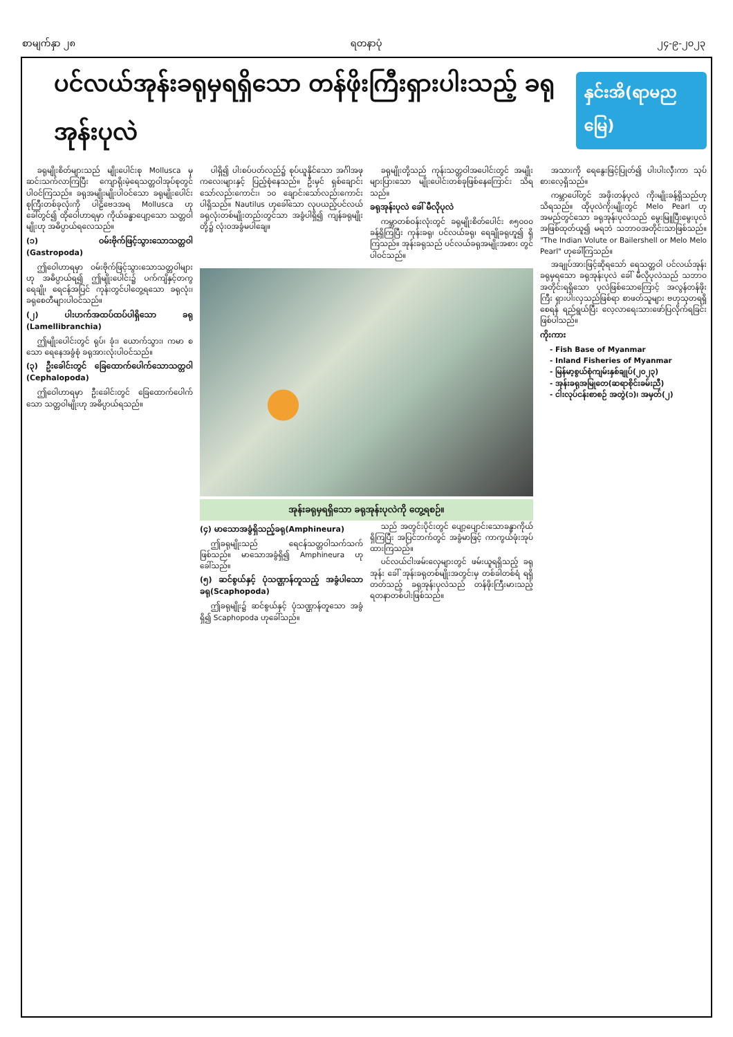စာမျက်နှာ ၂၈ ရတနာပုံ ၂၄-၉-၂၀၂၃
ပင်လယ်အုန်းခရုမှရရှိသော တန်ဖိုးကြီးရှားပါးသည့် ခရုအုန်းပုလဲ
နှင်းအိ(ရာမည မြေ)
ခရုမျိုးစိတ်များသည် မျိုးပေါင်းစု Mollusca မှ ဆင်းသက်လာကြပြီး ကျောရိုးမဲ့ရေသတ္တဝါအုပ်စုတွင် ပါဝင်ကြသည်။ ခရုအမျိုးမျိုးပါဝင်သော ခရုမျိုးပေါင်းစုကြီးတစ်ခုလုံးကို ပါဠိဗေဒအရ Mollusca ဟု ခေါ်တွင်၍ ထိုဝေါဟာရမှာ ကိုယ်ခန္ဓာပျော့သော သတ္တဝါမျိုးဟု အဓိပ္ပာယ်ရလေသည်။
(၁) ဝမ်းဗိုက်ဖြင့်သွားသောသတ္တဝါ (Gastropoda)
ဤဝေါဟာရမှာ ဝမ်းဗိုက်ဖြင့်သွားသောသတ္တဝါများဟု အဓိပ္ပာယ်ရ၍ ဤမျိုးပေါင်း၌ ပက်ကျိနှင့်တကွ ရေချို၊ ရေငန်အပြင် ကုန်းတွင်ပါတွေ့ရသော ခရုလုံး၊ ခရုစေတီများပါဝင်သည်။
(၂) ပါးဟက်အထပ်ထပ်ပါရှိသော ခရု (Lamellibranchia)
ဤမျိုးပေါင်းတွင် ရုပ်၊ ခုံး၊ ယောက်သွား၊ ကမာ စသော ရေနေအခွံစုံ ခရုအားလုံးပါဝင်သည်။
(၃) ဦးခေါင်းတွင် ခြေထောက်ပေါက်သောသတ္တဝါ (Cephalopoda)
ဤဝေါဟာရမှာ ဦးခေါင်းတွင် ခြေထောက်ပေါက်သော သတ္တဝါမျိုးဟု အဓိပ္ပာယ်ရသည်။
ပါရှိ၍ ပါးစပ်ပတ်လည်၌ စုပ်ယူနိုင်သော အင်္ဂါအဖုကလေးများနှင့် ပြည့်စုံနေသည်။ ဦးမှင် ရှစ်ချောင်းသော်လည်းကောင်း၊ ၁၀ ချောင်းသော်လည်းကောင်း ပါရှိသည်။ Nautilus ဟုခေါ်သော လုပယည့်ပင်လယ်ခရုလုံးတစ်မျိုးတည်းတွင်သာ အခွံပါရှိ၍ ကျန်ခရုမျိုးတို့၌ လုံးဝအခွံမပါချေ။
ခရုမျိုးတို့သည် ကုန်းသတ္တဝါအပေါင်းတွင် အမျိုးများပြားသော မျိုးပေါင်းတစ်ခုဖြစ်နေကြောင်း သိရသည်။
ခရုအုန်းပုလဲ ခေါ် မီလိုပုလဲ
ကမ္ဘာတစ်ဝန်းလုံးတွင် ခရုမျိုးစိတ်ပေါင်း ၈၅၀၀၀ ခန့်ရှိကြပြီး ကုန်းခရု၊ ပင်လယ်ခရု၊ ရေချိုခရုဟူ၍ ရှိကြသည်။ အုန်းခရုသည် ပင်လယ်ခရုအမျိုးအစား တွင်ပါဝင်သည်။
အုန်းခရုမှရရှိသော ခရုအုန်းပုလဲကို တွေ့ရစဉ်။
(၄) မာသောအခွံရှိသည့်ခရု(Amphineura)
ဤခရုမျိုးသည် ရေငန်သတ္တဝါသက်သက်ဖြစ်သည်။ မာသောအခွံရှိ၍ Amphineura ဟုခေါ်သည်။
(၅) ဆင်စွယ်နှင့် ပုံသဏ္ဌာန်တူသည့် အခွံပါသော ခရု(Scaphopoda)
ဤခရုမျိုး၌ ဆင်စွယ်နှင့် ပုံသဏ္ဌာန်တူသော အခွံရှိ၍ Scaphopoda ဟုခေါ်သည်။
သည် အတွင်းပိုင်းတွင် ပျော့ပျောင်းသောခန္ဓာကိုယ်ရှိကြပြီး အပြင်ဘက်တွင် အခွံမာဖြင့် ကာကွယ်ဖုံးအုပ်ထားကြသည်။
ပင်လယ်ငါးဖမ်းလှေများတွင် ဖမ်းယူရရှိသည့် ခရုအုန်း ခေါ် အုန်းခရုတစ်မျိုးအတွင်းမှ တစ်ခါတစ်ရံ ရရှိတတ်သည့် ခရုအုန်းပုလဲသည် တန်ဖိုးကြီးမားသည့် ရတနာတစ်ပါးဖြစ်သည်။
အသားကို ရေနွေးဖြင့်ပြုတ်၍ ပါးပါးလှီးကာ သုပ်စားလေ့ရှိသည်။
ကမ္ဘာပေါ်တွင် အဖိုးတန်ပုလဲ ကိုးမျိုးခန့်ရှိသည်ဟု သိရသည်။ ထိုပုလဲကိုးမျိုးတွင် Melo Pearl ဟု အမည်တွင်သော ခရုအုန်းပုလဲသည် မွေးမြူပြီးမွေးပုလဲ အဖြစ်ထုတ်ယူ၍ မရဘဲ သဘာဝအတိုင်းသာဖြစ်သည်။ "The Indian Volute or Bailershell or Melo Melo Pearl" ဟုခေါ်ကြသည်။
အချုပ်အားဖြင့်ဆိုရသော် ရေသတ္တဝါ ပင်လယ်အုန်းခရုမှရသော ခရုအုန်းပုလဲ ခေါ် မီလိုပုလဲသည် သဘာဝအတိုင်းရရှိသော ပုလဲဖြစ်သောကြောင့် အလွန်တန်ဖိုးကြီး ရှားပါးလှသည်ဖြစ်ရာ စာဖတ်သူများ ဗဟုသုတရရှိစေရန် ရည်ရွယ်ပြီး လေ့လာရေးသားဖော်ပြလိုက်ရခြင်းဖြစ်ပါသည်။
ကိုးကား
- Fish Base of Myanmar
- Inland Fisheries of Myanmar
- မြန်မာ့စွယ်စုံကျမ်းနှစ်ချုပ်(၂၀၂၃)
- အုန်းခရုအမြုတေ(ဆရာစိုင်းခမ်းညီ)
- ငါးလုပ်ငန်းစာစဉ် အတွဲ(၁)၊ အမှတ်(၂)